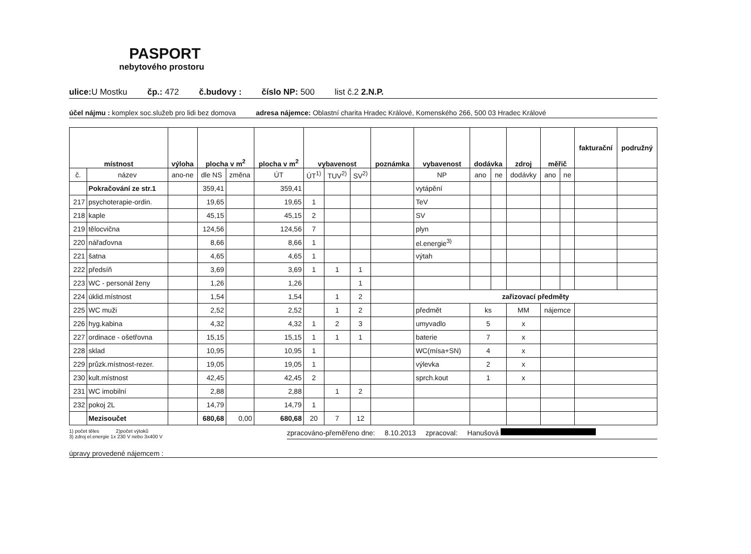PASPORT
nebytového prostoru
ulice: U Mostku čp.: 472 č.budovy : číslo NP: 500 list č.2 2.N.P.
účel nájmu : komplex soc.služeb pro lidi bez domova adresa nájemce: Oblastní charita Hradec Králové, Komenského 266, 500 03 Hradec Králové
| místnost | | výloha | plocha v m<sup>2</sup> | | plocha v m<sup>2</sup> | vybavenost | | | poznámka | vybavenost | dodávka | | zdroj | měřič | | fakturační | podružný |
| --- | --- | --- | --- | --- | --- | --- | --- | --- | --- | --- | --- | --- | --- | --- | --- | --- | --- |
| č. | název | ano-ne | dle NS | změna | ÚT | ÚT<sup>1)</sup> | TUV<sup>2)</sup> | SV<sup>2)</sup> | | NP | ano | ne | dodávky | ano | ne | | |
| | Pokračování ze str.1 | | 359,41 | | 359,41 | | | | | vytápění | | | | | | | |
| 217 | psychoterapie-ordin. | | 19,65 | | 19,65 | 1 | | | | TeV | | | | | | | |
| 218 | kaple | | 45,15 | | 45,15 | 2 | | | | SV | | | | | | | |
| 219 | tělocvična | | 124,56 | | 124,56 | 7 | | | | plyn | | | | | | | |
| 220 | nářaďovna | | 8,66 | | 8,66 | 1 | | | | el.energie<sup>3)</sup> | | | | | | | |
| 221 | šatna | | 4,65 | | 4,65 | 1 | | | | výtah | | | | | | | |
| 222 | předsíň | | 3,69 | | 3,69 | 1 | 1 | 1 | | | | | | | | | |
| 223 | WC - personál ženy | | 1,26 | | 1,26 | | | 1 | | | | | | | | | |
| 224 | úklid.místnost | | 1,54 | | 1,54 | | 1 | 2 | | zařizovací předměty | | | | | | | |
| 225 | WC muži | | 2,52 | | 2,52 | | 1 | 2 | | předmět | ks | | MM | nájemce | | | |
| 226 | hyg.kabina | | 4,32 | | 4,32 | 1 | 2 | 3 | | umyvadlo | 5 | | x | | | | |
| 227 | ordinace - ošetřovna | | 15,15 | | 15,15 | 1 | 1 | 1 | | baterie | 7 | | x | | | | |
| 228 | sklad | | 10,95 | | 10,95 | 1 | | | | WC(mísa+SN) | 4 | | x | | | | |
| 229 | průzk.místnost-rezer. | | 19,05 | | 19,05 | 1 | | | | výlevka | 2 | | x | | | | |
| 230 | kult.místnost | | 42,45 | | 42,45 | 2 | | | | sprch.kout | 1 | | x | | | | |
| 231 | WC imobilní | | 2,88 | | 2,88 | | 1 | 2 | | | | | | | | | |
| 232 | pokoj 2L | | 14,79 | | 14,79 | 1 | | | | | | | | | | | |
| | Mezisoučet | | 680,68 | 0,00 | 680,68 | 20 | 7 | 12 | | | | | | | | | |
1) počet těles 2)počet výtoků
3) zdroj el.energie 1x 230 V nebo 3x400 V
zpracováno-přeměřeno dne: 8.10.2013 zpracoval: Hanušová
úpravy provedené nájemcem :